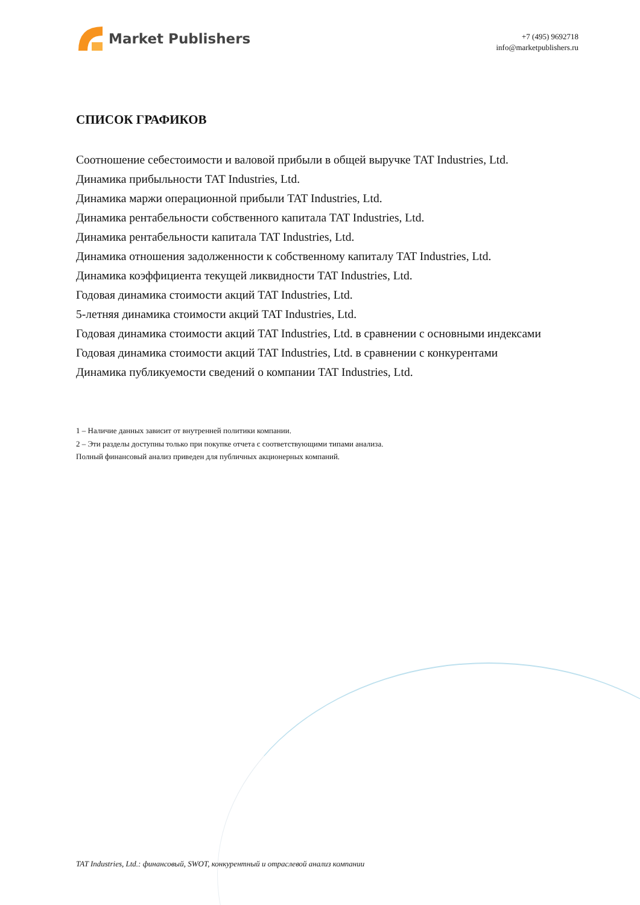Market Publishers
+7 (495) 9692718
info@marketpublishers.ru
СПИСОК ГРАФИКОВ
Соотношение себестоимости и валовой прибыли в общей выручке TAT Industries, Ltd.
Динамика прибыльности TAT Industries, Ltd.
Динамика маржи операционной прибыли TAT Industries, Ltd.
Динамика рентабельности собственного капитала TAT Industries, Ltd.
Динамика рентабельности капитала TAT Industries, Ltd.
Динамика отношения задолженности к собственному капиталу TAT Industries, Ltd.
Динамика коэффициента текущей ликвидности TAT Industries, Ltd.
Годовая динамика стоимости акций TAT Industries, Ltd.
5-летняя динамика стоимости акций TAT Industries, Ltd.
Годовая динамика стоимости акций TAT Industries, Ltd. в сравнении с основными индексами
Годовая динамика стоимости акций TAT Industries, Ltd. в сравнении с конкурентами
Динамика публикуемости сведений о компании TAT Industries, Ltd.
1 – Наличие данных зависит от внутренней политики компании.
2 – Эти разделы доступны только при покупке отчета с соответствующими типами анализа.
Полный финансовый анализ приведен для публичных акционерных компаний.
TAT Industries, Ltd.: финансовый, SWOT, конкурентный и отраслевой анализ компании